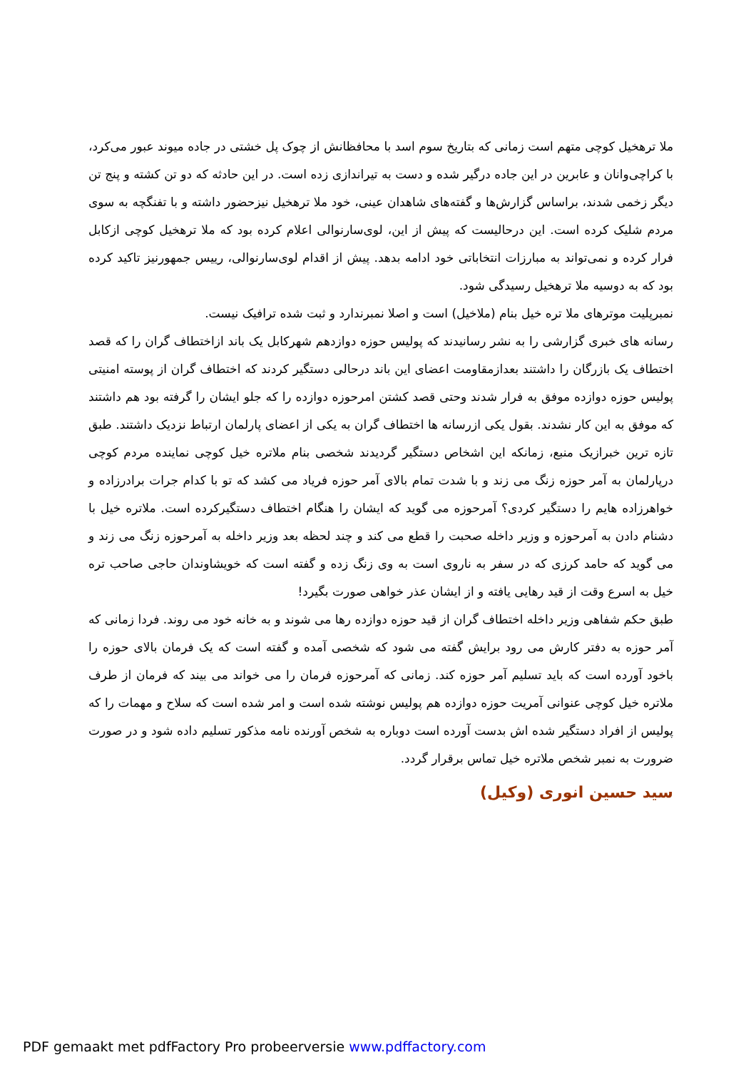ملا ترهخیل کوچی متهم است زمانی که بتاریخ سوم اسد با محافظانش از چوک پل خشتی در جاده میوند عبور می‌کرد، با کراچی‌وانان و عابرین در این جاده درگیر شده و دست به تیراندازی زده است. در این حادثه که دو تن کشته و پنج تن دیگر زخمی شدند، براساس گزارش‌ها و گفته‌های شاهدان عینی، خود ملا ترهخیل نیزحضور داشته و با تفنگچه به سوی مردم شلیک کرده است. این درحالیست که پیش از این، لوی‌سارنوالی اعلام کرده بود که ملا ترهخیل کوچی ازکابل فرار کرده و نمی‌تواند به مبارزات انتخاباتی خود ادامه بدهد. پیش از اقدام لوی‌سارنوالی، رییس جمهورنیز تاکید کرده بود که به دوسیه ملا ترهخیل رسیدگی شود.
نمبرپلیت موترهای ملا تره خیل بنام (ملاخیل) است و اصلا نمبرندارد و ثبت شده ترافیک نیست.
رسانه های خبری گزارشی را به نشر رسانیدند که پولیس حوزه دوازدهم شهرکابل یک باند ازاختطاف گران را که قصد اختطاف یک بازرگان را داشتند بعدازمقاومت اعضای این باند درحالی دستگیر کردند که اختطاف گران از پوسته امنیتی پولیس حوزه دوازده موفق به فرار شدند وحتی قصد کشتن امرحوزه دوازده را که جلو ایشان را گرفته بود هم داشتند که موفق به این کار نشدند. بقول یکی ازرسانه ها اختطاف گران به یکی از اعضای پارلمان ارتباط نزدیک داشتند. طبق تازه ترین خبرازیک منبع، زمانکه این اشخاص دستگیر گردیدند شخصی بنام ملاتره خیل کوچی نماینده مردم کوچی درپارلمان به آمر حوزه زنگ می زند و با شدت تمام بالای آمر حوزه فریاد می کشد که تو با کدام جرات برادرزاده و خواهرزاده هایم را دستگیر کردی؟ آمرحوزه می گوید که ایشان را هنگام اختطاف دستگیرکرده است. ملاتره خیل با دشنام دادن به آمرحوزه و وزیر داخله صحبت را قطع می کند و چند لحظه بعد وزیر داخله به آمرحوزه زنگ می زند و می گوید که حامد کرزی که در سفر به ناروی است به وی زنگ زده و گفته است که خویشاوندان حاجی صاحب تره خیل به اسرع وقت از قید رهایی یافته و از ایشان عذر خواهی صورت بگیرد!
طبق حکم شفاهی وزیر داخله اختطاف گران از قید حوزه دوازده رها می شوند و به خانه خود می روند. فردا زمانی که آمر حوزه به دفتر کارش می رود برایش گفته می شود که شخصی آمده و گفته است که یک فرمان بالای حوزه را باخود آورده است که باید تسلیم آمر حوزه کند. زمانی که آمرحوزه فرمان را می خواند می بیند که فرمان از طرف ملاتره خیل کوچی عنوانی آمریت حوزه دوازده هم پولیس نوشته شده است و امر شده است که سلاح و مهمات را که پولیس از افراد دستگیر شده اش بدست آورده است دوباره به شخص آورنده نامه مذکور تسلیم داده شود و در صورت ضرورت به نمبر شخص ملاتره خیل تماس برقرار گردد.
سید حسین انوری (وکیل)
PDF gemaakt met pdfFactory Pro probeerversie www.pdffactory.com